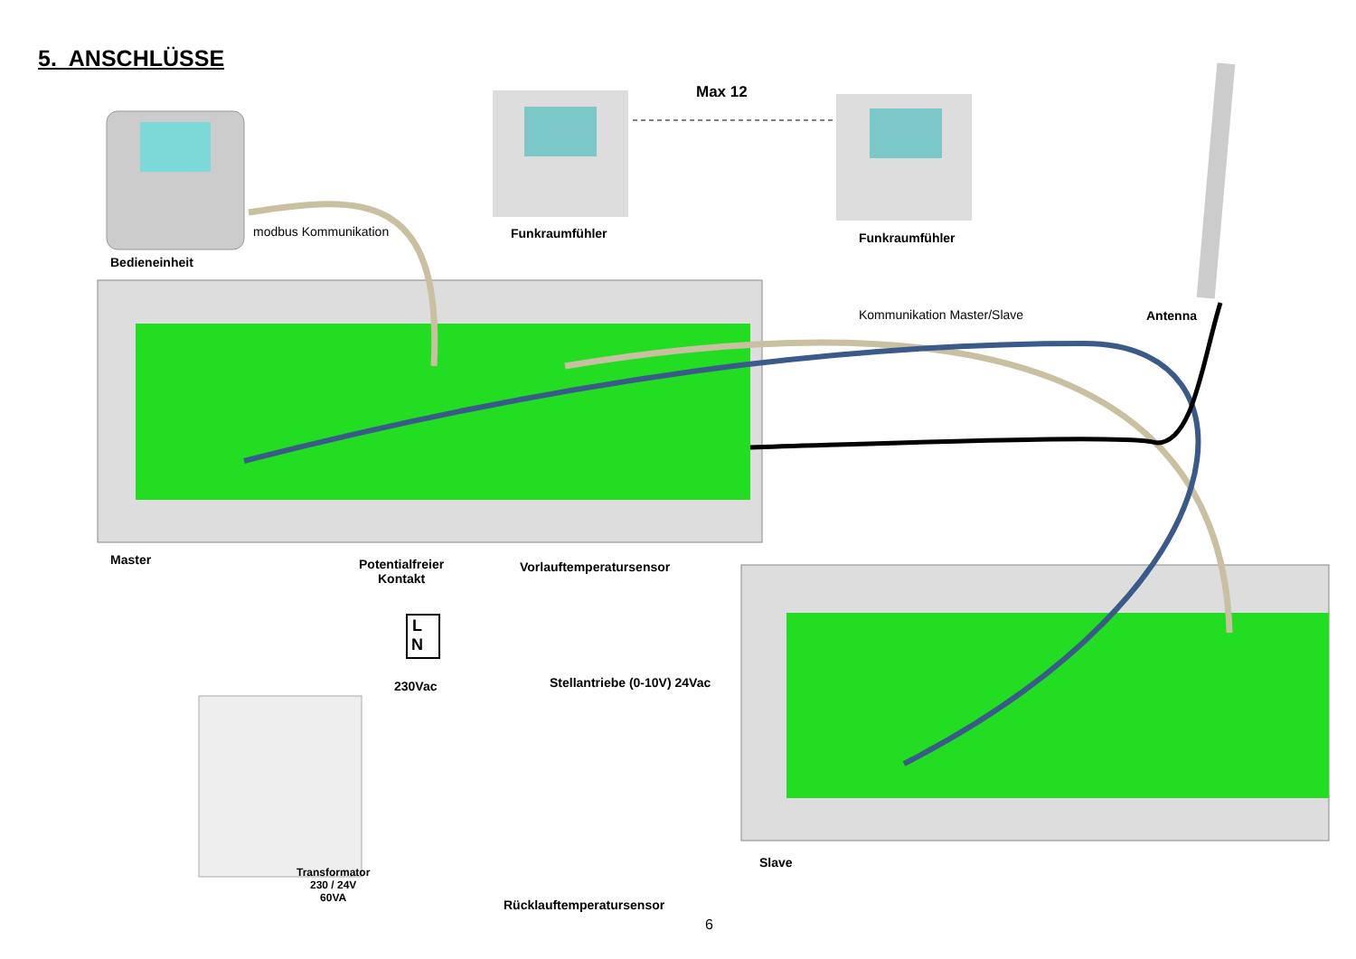5. ANSCHLÜSSE
Max 12
modbus Kommunikation
Bedieneinheit
Funkraumfühler Funkraumfühler
Kommunikation Master/Slave Antenna
Master
Potentialfreier
Kontakt
Vorlauftemperatursensor
L
N
230Vac Stellantriebe (0-10V) 24Vac
Transformator
230 / 24V
60VA
Slave
Rücklauftemperatursensor
6